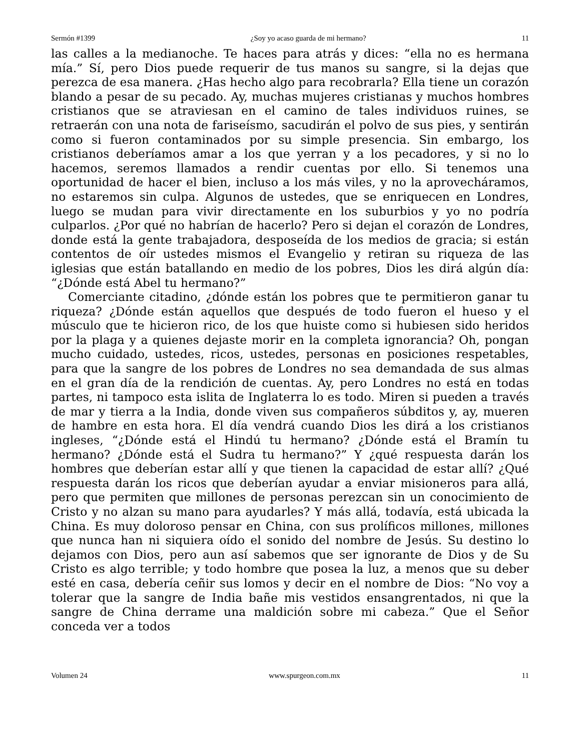Sermón #1399 ¿Soy yo acaso guarda de mi hermano? 11
las calles a la medianoche. Te haces para atrás y dices: “ella no es hermana mía.” Sí, pero Dios puede requerir de tus manos su sangre, si la dejas que perezca de esa manera. ¿Has hecho algo para recobrarla? Ella tiene un corazón blando a pesar de su pecado. Ay, muchas mujeres cristianas y muchos hombres cristianos que se atraviesan en el camino de tales individuos ruines, se retraerán con una nota de fariseísmo, sacudirán el polvo de sus pies, y sentirán como si fueron contaminados por su simple presencia. Sin embargo, los cristianos deberíamos amar a los que yerran y a los pecadores, y si no lo hacemos, seremos llamados a rendir cuentas por ello. Si tenemos una oportunidad de hacer el bien, incluso a los más viles, y no la aprovecháramos, no estaremos sin culpa. Algunos de ustedes, que se enriquecen en Londres, luego se mudan para vivir directamente en los suburbios y yo no podría culparlos. ¿Por qué no habrían de hacerlo? Pero si dejan el corazón de Londres, donde está la gente trabajadora, desposeída de los medios de gracia; si están contentos de oír ustedes mismos el Evangelio y retiran su riqueza de las iglesias que están batallando en medio de los pobres, Dios les dirá algún día: “¿Dónde está Abel tu hermano?”
Comerciante citadino, ¿dónde están los pobres que te permitieron ganar tu riqueza? ¿Dónde están aquellos que después de todo fueron el hueso y el músculo que te hicieron rico, de los que huiste como si hubiesen sido heridos por la plaga y a quienes dejaste morir en la completa ignorancia? Oh, pongan mucho cuidado, ustedes, ricos, ustedes, personas en posiciones respetables, para que la sangre de los pobres de Londres no sea demandada de sus almas en el gran día de la rendición de cuentas. Ay, pero Londres no está en todas partes, ni tampoco esta islita de Inglaterra lo es todo. Miren si pueden a través de mar y tierra a la India, donde viven sus compañeros súbditos y, ay, mueren de hambre en esta hora. El día vendrá cuando Dios les dirá a los cristianos ingleses, “¿Dónde está el Hindú tu hermano? ¿Dónde está el Bramín tu hermano? ¿Dónde está el Sudra tu hermano?” Y ¿qué respuesta darán los hombres que deberían estar allí y que tienen la capacidad de estar allí? ¿Qué respuesta darán los ricos que deberían ayudar a enviar misioneros para allá, pero que permiten que millones de personas perezcan sin un conocimiento de Cristo y no alzan su mano para ayudarles? Y más allá, todavía, está ubicada la China. Es muy doloroso pensar en China, con sus prolíficos millones, millones que nunca han ni siquiera oído el sonido del nombre de Jesús. Su destino lo dejamos con Dios, pero aun así sabemos que ser ignorante de Dios y de Su Cristo es algo terrible; y todo hombre que posea la luz, a menos que su deber esté en casa, debería ceñir sus lomos y decir en el nombre de Dios: “No voy a tolerar que la sangre de India bañe mis vestidos ensangrentados, ni que la sangre de China derrame una maldición sobre mi cabeza.” Que el Señor conceda ver a todos
Volumen 24 www.spurgeon.com.mx 11